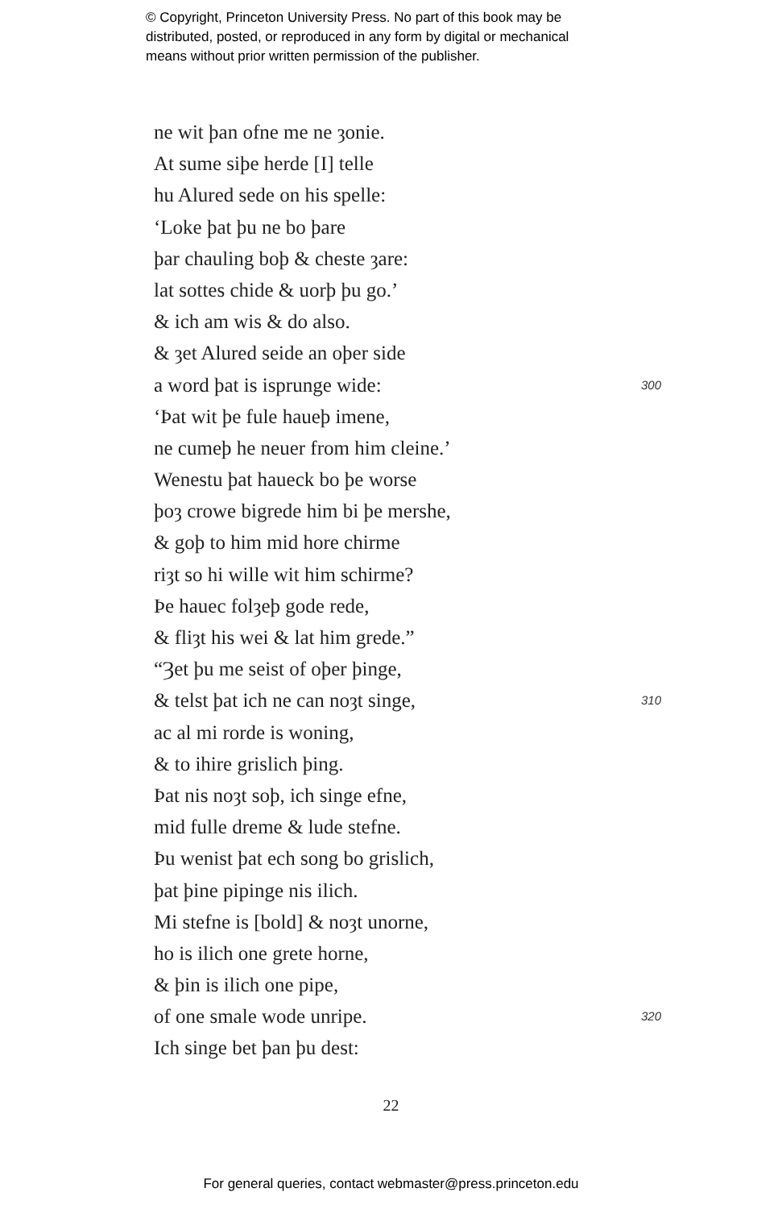© Copyright, Princeton University Press. No part of this book may be
distributed, posted, or reproduced in any form by digital or mechanical
means without prior written permission of the publisher.
ne wit þan ofne me ne ȝonie.
At sume siþe herde [I] telle
hu Alured sede on his spelle:
‘Loke þat þu ne bo þare
þar chauling boþ & cheste ȝare:
lat sottes chide & uorþ þu go.’
& ich am wis & do also.
& ȝet Alured seide an oþer side
a word þat is isprunge wide: 300
‘Þat wit þe fule haueþ imene,
ne cumeþ he neuer from him cleine.’
Wenestu þat haueck bo þe worse
þoȝ crowe bigrede him bi þe mershe,
& goþ to him mid hore chirme
riȝt so hi wille wit him schirme?
Þe hauec folȝeþ gode rede,
& fliȝt his wei & lat him grede.”
“Ȝet þu me seist of oþer þinge,
& telst þat ich ne can noȝt singe, 310
ac al mi rorde is woning,
& to ihire grislich þing.
Þat nis noȝt soþ, ich singe efne,
mid fulle dreme & lude stefne.
Þu wenist þat ech song bo grislich,
þat þine pipinge nis ilich.
Mi stefne is [bold] & noȝt unorne,
ho is ilich one grete horne,
& þin is ilich one pipe,
of one smale wode unripe. 320
Ich singe bet þan þu dest:
22
For general queries, contact webmaster@press.princeton.edu